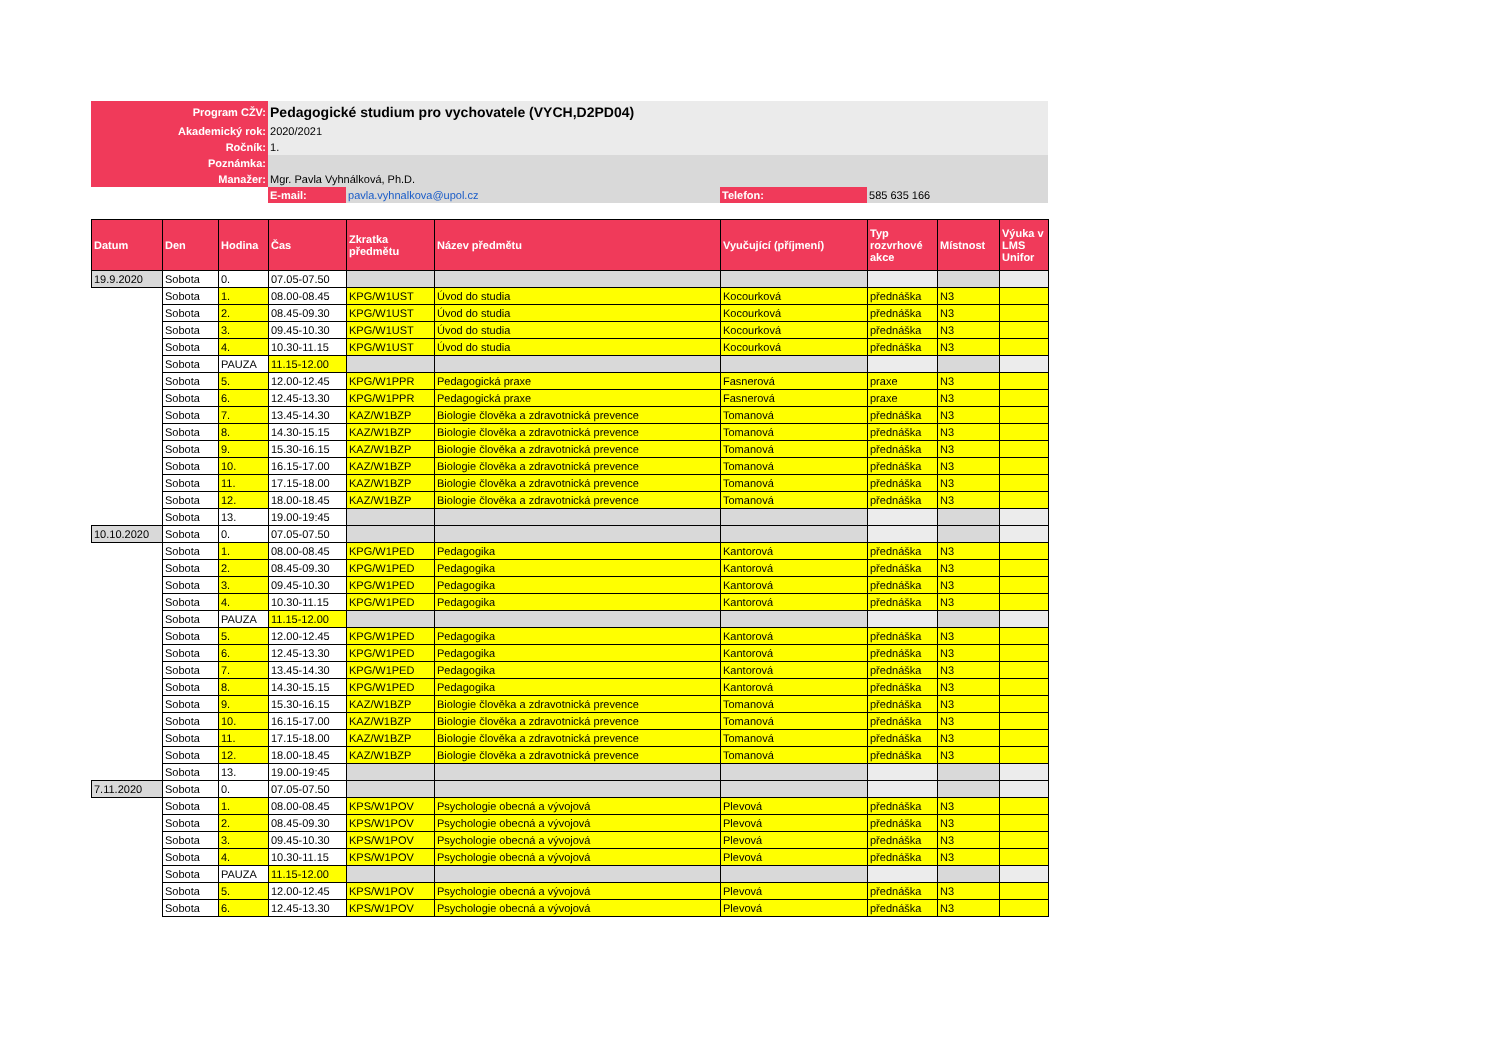| Program CŽV: | Pedagogické studium pro vychovatele (VYCH,D2PD04) | | | |
| Akademický rok: | 2020/2021 | | | |
| Ročník: | 1. | | | |
| Poznámka: | | | | |
| Manažer: | Mgr. Pavla Vyhnálková, Ph.D. | | | |
| | E-mail: | pavla.vyhnalkova@upol.cz | Telefon: | 585 635 166 |
| Datum | Den | Hodina | Čas | Zkratka předmětu | Název předmětu | Vyučující (příjmení) | Typ rozvrhové akce | Místnost | Výuka v LMS Unifor |
| --- | --- | --- | --- | --- | --- | --- | --- | --- | --- |
| 19.9.2020 | Sobota | 0. | 07.05-07.50 | | | | | | |
| | Sobota | 1. | 08.00-08.45 | KPG/W1UST | Úvod do studia | Kocourková | přednáška | N3 | |
| | Sobota | 2. | 08.45-09.30 | KPG/W1UST | Úvod do studia | Kocourková | přednáška | N3 | |
| | Sobota | 3. | 09.45-10.30 | KPG/W1UST | Úvod do studia | Kocourková | přednáška | N3 | |
| | Sobota | 4. | 10.30-11.15 | KPG/W1UST | Úvod do studia | Kocourková | přednáška | N3 | |
| | Sobota | PAUZA | 11.15-12.00 | | | | | | |
| | Sobota | 5. | 12.00-12.45 | KPG/W1PPR | Pedagogická praxe | Fasnerová | praxe | N3 | |
| | Sobota | 6. | 12.45-13.30 | KPG/W1PPR | Pedagogická praxe | Fasnerová | praxe | N3 | |
| | Sobota | 7. | 13.45-14.30 | KAZ/W1BZP | Biologie člověka a zdravotnická prevence | Tomanová | přednáška | N3 | |
| | Sobota | 8. | 14.30-15.15 | KAZ/W1BZP | Biologie člověka a zdravotnická prevence | Tomanová | přednáška | N3 | |
| | Sobota | 9. | 15.30-16.15 | KAZ/W1BZP | Biologie člověka a zdravotnická prevence | Tomanová | přednáška | N3 | |
| | Sobota | 10. | 16.15-17.00 | KAZ/W1BZP | Biologie člověka a zdravotnická prevence | Tomanová | přednáška | N3 | |
| | Sobota | 11. | 17.15-18.00 | KAZ/W1BZP | Biologie člověka a zdravotnická prevence | Tomanová | přednáška | N3 | |
| | Sobota | 12. | 18.00-18.45 | KAZ/W1BZP | Biologie člověka a zdravotnická prevence | Tomanová | přednáška | N3 | |
| | Sobota | 13. | 19.00-19:45 | | | | | | |
| 10.10.2020 | Sobota | 0. | 07.05-07.50 | | | | | | |
| | Sobota | 1. | 08.00-08.45 | KPG/W1PED | Pedagogika | Kantorová | přednáška | N3 | |
| | Sobota | 2. | 08.45-09.30 | KPG/W1PED | Pedagogika | Kantorová | přednáška | N3 | |
| | Sobota | 3. | 09.45-10.30 | KPG/W1PED | Pedagogika | Kantorová | přednáška | N3 | |
| | Sobota | 4. | 10.30-11.15 | KPG/W1PED | Pedagogika | Kantorová | přednáška | N3 | |
| | Sobota | PAUZA | 11.15-12.00 | | | | | | |
| | Sobota | 5. | 12.00-12.45 | KPG/W1PED | Pedagogika | Kantorová | přednáška | N3 | |
| | Sobota | 6. | 12.45-13.30 | KPG/W1PED | Pedagogika | Kantorová | přednáška | N3 | |
| | Sobota | 7. | 13.45-14.30 | KPG/W1PED | Pedagogika | Kantorová | přednáška | N3 | |
| | Sobota | 8. | 14.30-15.15 | KPG/W1PED | Pedagogika | Kantorová | přednáška | N3 | |
| | Sobota | 9. | 15.30-16.15 | KAZ/W1BZP | Biologie člověka a zdravotnická prevence | Tomanová | přednáška | N3 | |
| | Sobota | 10. | 16.15-17.00 | KAZ/W1BZP | Biologie člověka a zdravotnická prevence | Tomanová | přednáška | N3 | |
| | Sobota | 11. | 17.15-18.00 | KAZ/W1BZP | Biologie člověka a zdravotnická prevence | Tomanová | přednáška | N3 | |
| | Sobota | 12. | 18.00-18.45 | KAZ/W1BZP | Biologie člověka a zdravotnická prevence | Tomanová | přednáška | N3 | |
| | Sobota | 13. | 19.00-19:45 | | | | | | |
| 7.11.2020 | Sobota | 0. | 07.05-07.50 | | | | | | |
| | Sobota | 1. | 08.00-08.45 | KPS/W1POV | Psychologie obecná a vývojová | Plevová | přednáška | N3 | |
| | Sobota | 2. | 08.45-09.30 | KPS/W1POV | Psychologie obecná a vývojová | Plevová | přednáška | N3 | |
| | Sobota | 3. | 09.45-10.30 | KPS/W1POV | Psychologie obecná a vývojová | Plevová | přednáška | N3 | |
| | Sobota | 4. | 10.30-11.15 | KPS/W1POV | Psychologie obecná a vývojová | Plevová | přednáška | N3 | |
| | Sobota | PAUZA | 11.15-12.00 | | | | | | |
| | Sobota | 5. | 12.00-12.45 | KPS/W1POV | Psychologie obecná a vývojová | Plevová | přednáška | N3 | |
| | Sobota | 6. | 12.45-13.30 | KPS/W1POV | Psychologie obecná a vývojová | Plevová | přednáška | N3 | |